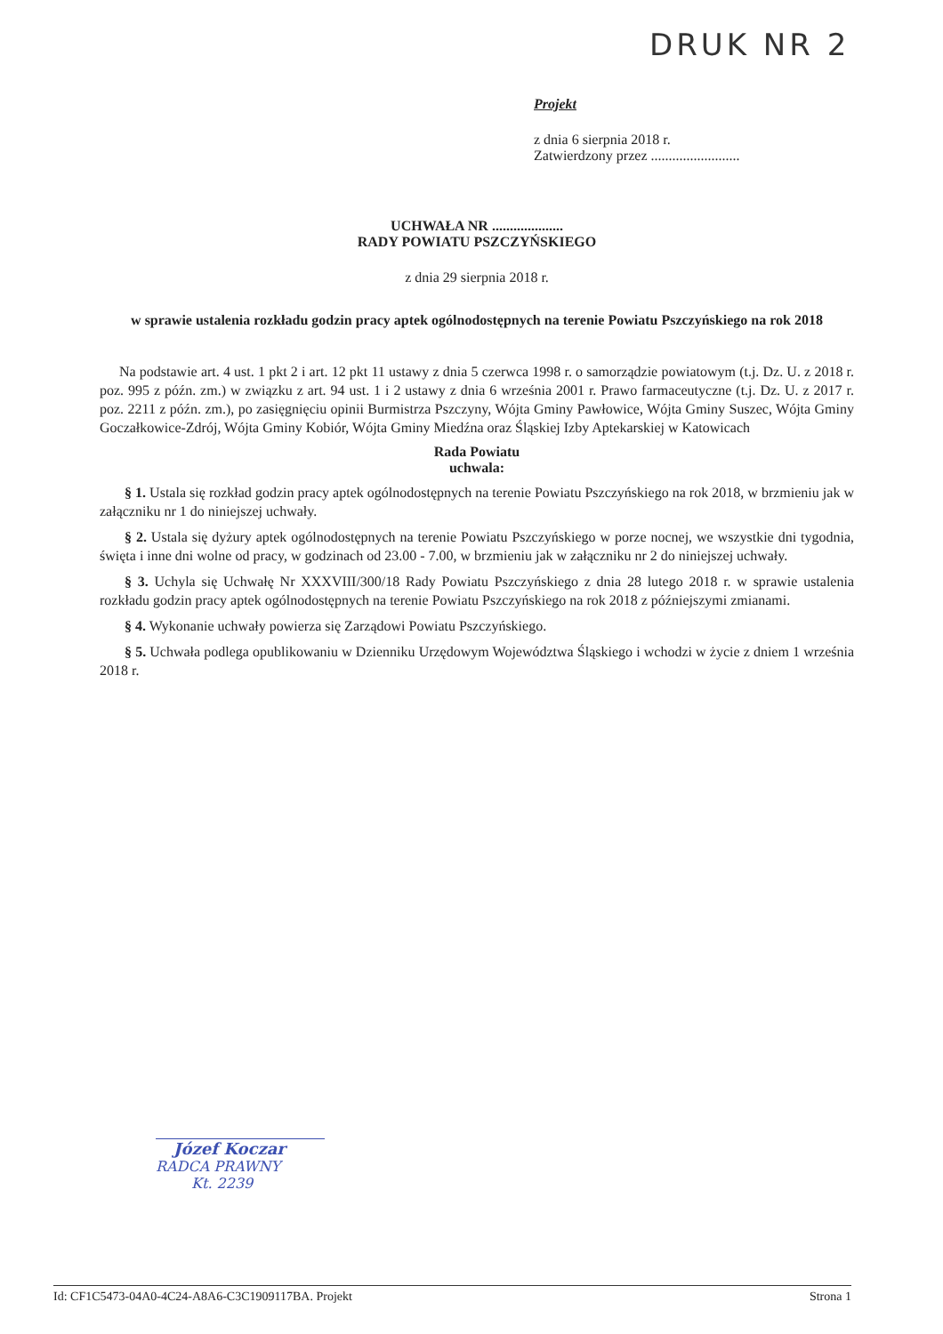DRUK NR 2
Projekt
z dnia 6 sierpnia 2018 r.
Zatwierdzony przez .........................
UCHWAŁA NR ....................
RADY POWIATU PSZCZYŃSKIEGO
z dnia 29 sierpnia 2018 r.
w sprawie ustalenia rozkładu godzin pracy aptek ogólnodostępnych na terenie Powiatu Pszczyńskiego na rok 2018
Na podstawie art. 4 ust. 1 pkt 2 i art. 12 pkt 11 ustawy z dnia 5 czerwca 1998 r. o samorządzie powiatowym (t.j. Dz. U. z 2018 r. poz. 995 z późn. zm.) w związku z art. 94 ust. 1 i 2 ustawy z dnia 6 września 2001 r. Prawo farmaceutyczne (t.j. Dz. U. z 2017 r. poz. 2211 z późn. zm.), po zasięgnięciu opinii Burmistrza Pszczyny, Wójta Gminy Pawłowice, Wójta Gminy Suszec, Wójta Gminy Goczałkowice-Zdrój, Wójta Gminy Kobiór, Wójta Gminy Miedźna oraz Śląskiej Izby Aptekarskiej w Katowicach
Rada Powiatu
uchwala:
§ 1. Ustala się rozkład godzin pracy aptek ogólnodostępnych na terenie Powiatu Pszczyńskiego na rok 2018, w brzmieniu jak w załączniku nr 1 do niniejszej uchwały.
§ 2. Ustala się dyżury aptek ogólnodostępnych na terenie Powiatu Pszczyńskiego w porze nocnej, we wszystkie dni tygodnia, święta i inne dni wolne od pracy, w godzinach od 23.00 - 7.00, w brzmieniu jak w załączniku nr 2 do niniejszej uchwały.
§ 3. Uchyla się Uchwałę Nr XXXVIII/300/18 Rady Powiatu Pszczyńskiego z dnia 28 lutego 2018 r. w sprawie ustalenia rozkładu godzin pracy aptek ogólnodostępnych na terenie Powiatu Pszczyńskiego na rok 2018 z późniejszymi zmianami.
§ 4. Wykonanie uchwały powierza się Zarządowi Powiatu Pszczyńskiego.
§ 5. Uchwała podlega opublikowaniu w Dzienniku Urzędowym Województwa Śląskiego i wchodzi w życie z dniem 1 września 2018 r.
Józef Koczar
RADCA PRAWNY
Kt. 2239
Id: CF1C5473-04A0-4C24-A8A6-C3C1909117BA. Projekt Strona 1